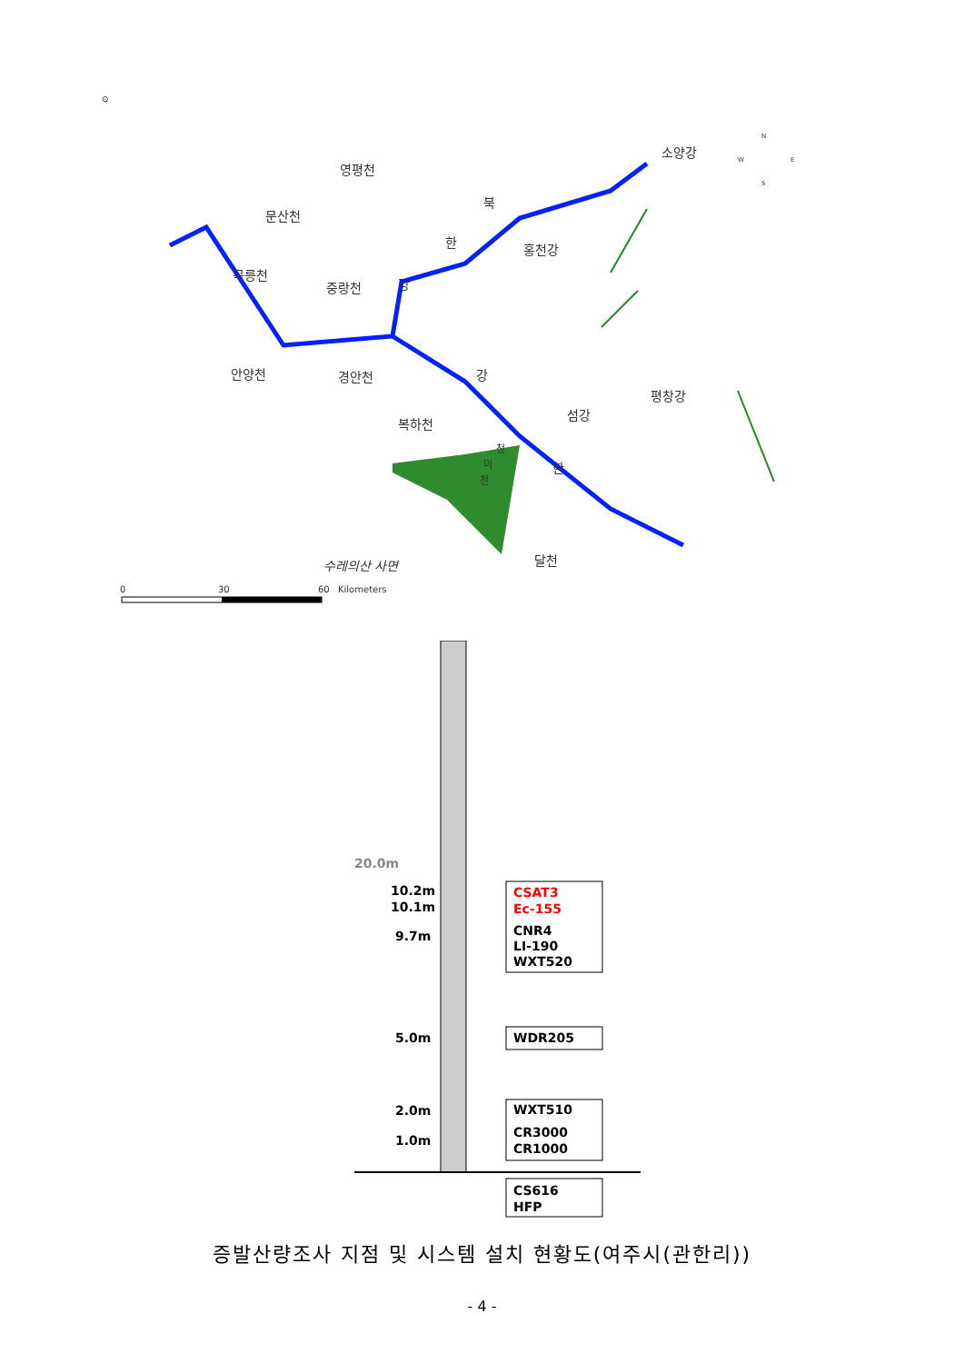⊙
영평천
문산천
곡릉천
중랑천
안양천
경안천
복하천
홍천강
섬강
평창강
달천
소양강
북
한
강
강
한
청
미
천
수레의산 사면
N
W
E
S
0
30
60
Kilometers
20.0m
10.2m
10.1m
9.7m
5.0m
2.0m
1.0m
CSAT3
Ec-155
CNR4
LI-190
WXT520
WDR205
WXT510
CR3000
CR1000
CS616
HFP
증발산량조사 지점 및 시스템 설치 현황도(여주시(관한리))
- 4 -